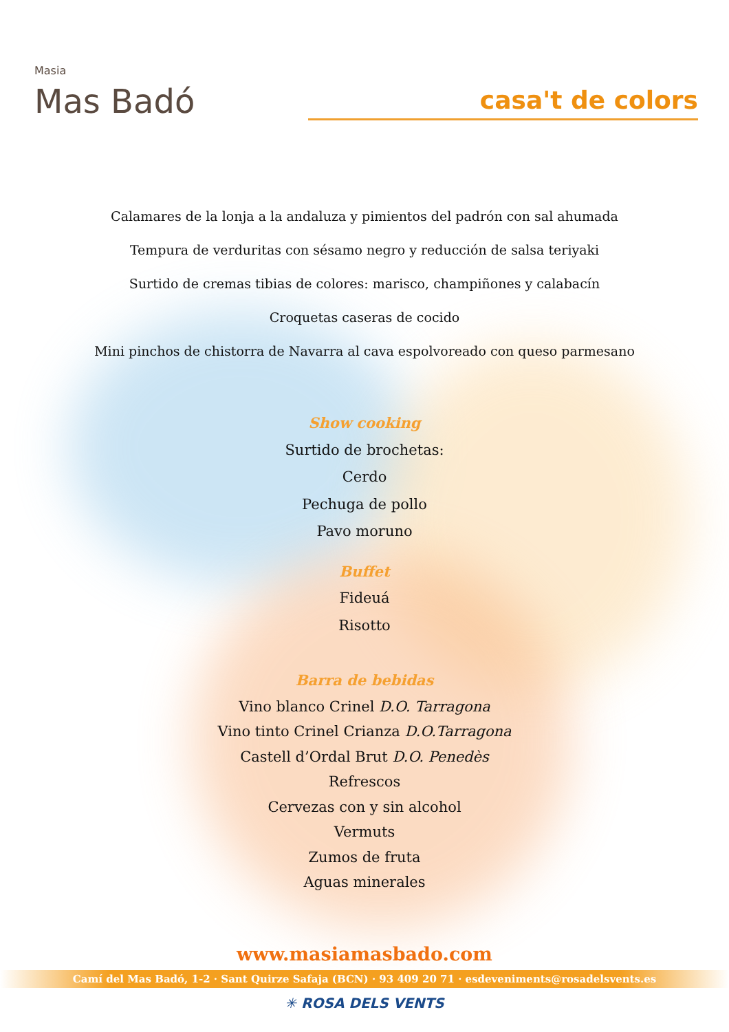Masia
Mas Badó
casa't de colors
Calamares de la lonja a la andaluza y pimientos del padrón con sal ahumada
Tempura de verduritas con sésamo negro y reducción de salsa teriyaki
Surtido de cremas tibias de colores: marisco, champiñones y calabacín
Croquetas caseras de cocido
Mini pinchos de chistorra de Navarra al cava espolvoreado con queso parmesano
Show cooking
Surtido de brochetas:
Cerdo
Pechuga de pollo
Pavo moruno
Buffet
Fideuá
Risotto
Barra de bebidas
Vino blanco Crinel D.O. Tarragona
Vino tinto Crinel Crianza D.O.Tarragona
Castell d’Ordal Brut D.O. Penedès
Refrescos
Cervezas con y sin alcohol
Vermuts
Zumos de fruta
Aguas minerales
www.masiamasbado.com
Camí del Mas Badó, 1-2 · Sant Quirze Safaja (BCN) · 93 409 20 71 · esdeveniments@rosadelsvents.es
✳ ROSA DELS VENTS